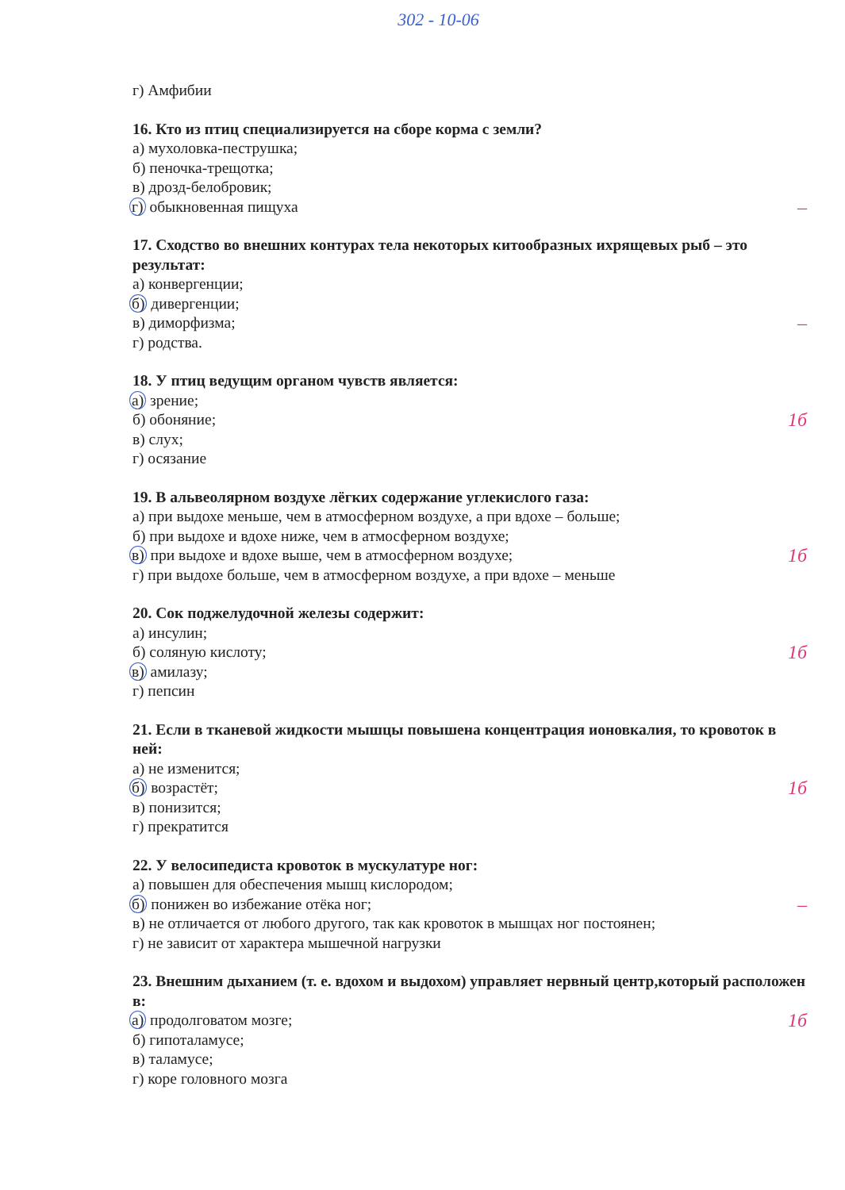302 - 10-06
г) Амфибии
16. Кто из птиц специализируется на сборе корма с земли?
а) мухоловка-пеструшка;
б) пеночка-трещотка;
в) дрозд-белобровик;
г) обыкновенная пищуха –
17. Сходство во внешних контурах тела некоторых китообразных ихрящевых рыб – это результат:
а) конвергенции;
б) дивергенции;
в) диморфизма; –
г) родства.
18. У птиц ведущим органом чувств является:
а) зрение;
б) обоняние; 1б
в) слух;
г) осязание
19. В альвеолярном воздухе лёгких содержание углекислого газа:
а) при выдохе меньше, чем в атмосферном воздухе, а при вдохе – больше;
б) при выдохе и вдохе ниже, чем в атмосферном воздухе;
в) при выдохе и вдохе выше, чем в атмосферном воздухе; 1б
г) при выдохе больше, чем в атмосферном воздухе, а при вдохе – меньше
20. Сок поджелудочной железы содержит:
а) инсулин;
б) соляную кислоту; 1б
в) амилазу;
г) пепсин
21. Если в тканевой жидкости мышцы повышена концентрация ионовкалия, то кровоток в ней:
а) не изменится;
б) возрастёт; 1б
в) понизится;
г) прекратится
22. У велосипедиста кровоток в мускулатуре ног:
а) повышен для обеспечения мышц кислородом;
б) понижен во избежание отёка ног; –
в) не отличается от любого другого, так как кровоток в мышцах ног постоянен;
г) не зависит от характера мышечной нагрузки
23. Внешним дыханием (т. е. вдохом и выдохом) управляет нервный центр,который расположен в:
а) продолговатом мозге; 1б
б) гипоталамусе;
в) таламусе;
г) коре головного мозга